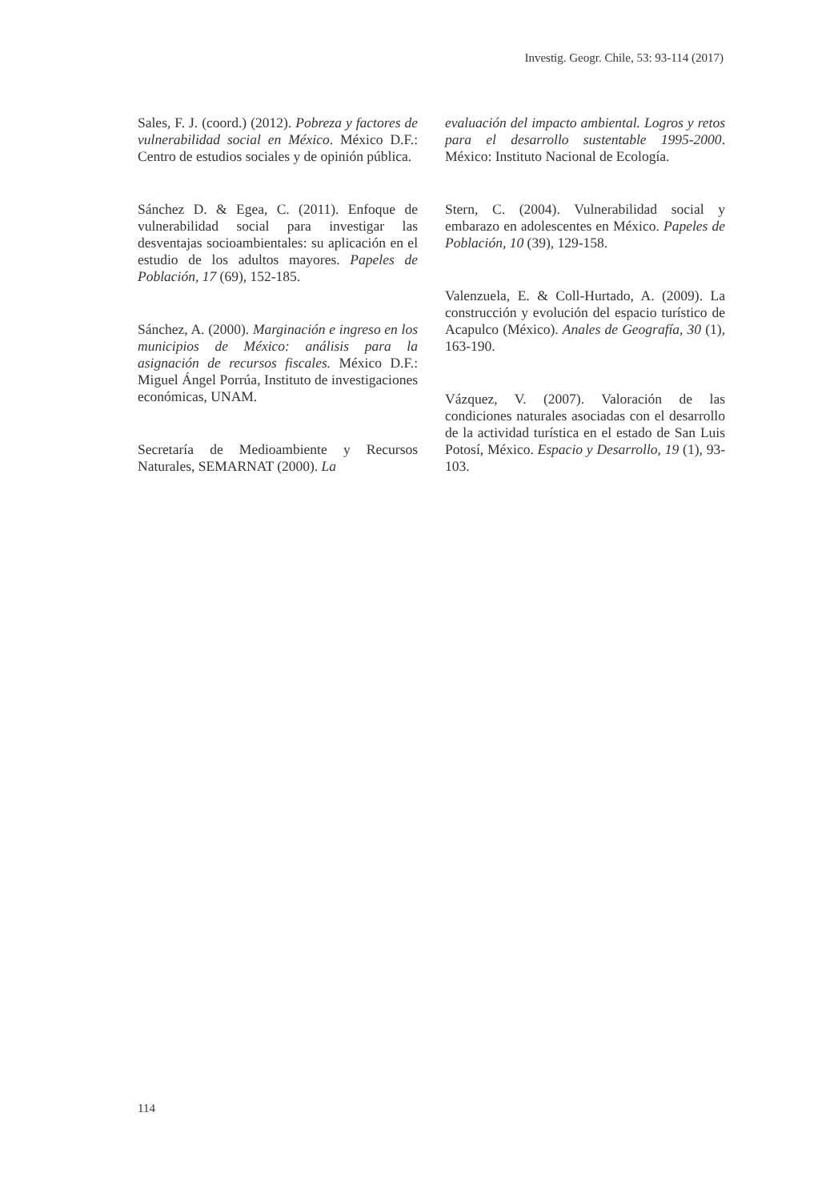Investig. Geogr. Chile, 53: 93-114 (2017)
Sales, F. J. (coord.) (2012). Pobreza y factores de vulnerabilidad social en México. México D.F.: Centro de estudios sociales y de opinión pública.
Sánchez D. & Egea, C. (2011). Enfoque de vulnerabilidad social para investigar las desventajas socioambientales: su aplicación en el estudio de los adultos mayores. Papeles de Población, 17 (69), 152-185.
Sánchez, A. (2000). Marginación e ingreso en los municipios de México: análisis para la asignación de recursos fiscales. México D.F.: Miguel Ángel Porrúa, Instituto de investigaciones económicas, UNAM.
Secretaría de Medioambiente y Recursos Naturales, SEMARNAT (2000). La
evaluación del impacto ambiental. Logros y retos para el desarrollo sustentable 1995-2000. México: Instituto Nacional de Ecología.
Stern, C. (2004). Vulnerabilidad social y embarazo en adolescentes en México. Papeles de Población, 10 (39), 129-158.
Valenzuela, E. & Coll-Hurtado, A. (2009). La construcción y evolución del espacio turístico de Acapulco (México). Anales de Geografía, 30 (1), 163-190.
Vázquez, V. (2007). Valoración de las condiciones naturales asociadas con el desarrollo de la actividad turística en el estado de San Luis Potosí, México. Espacio y Desarrollo, 19 (1), 93-103.
114